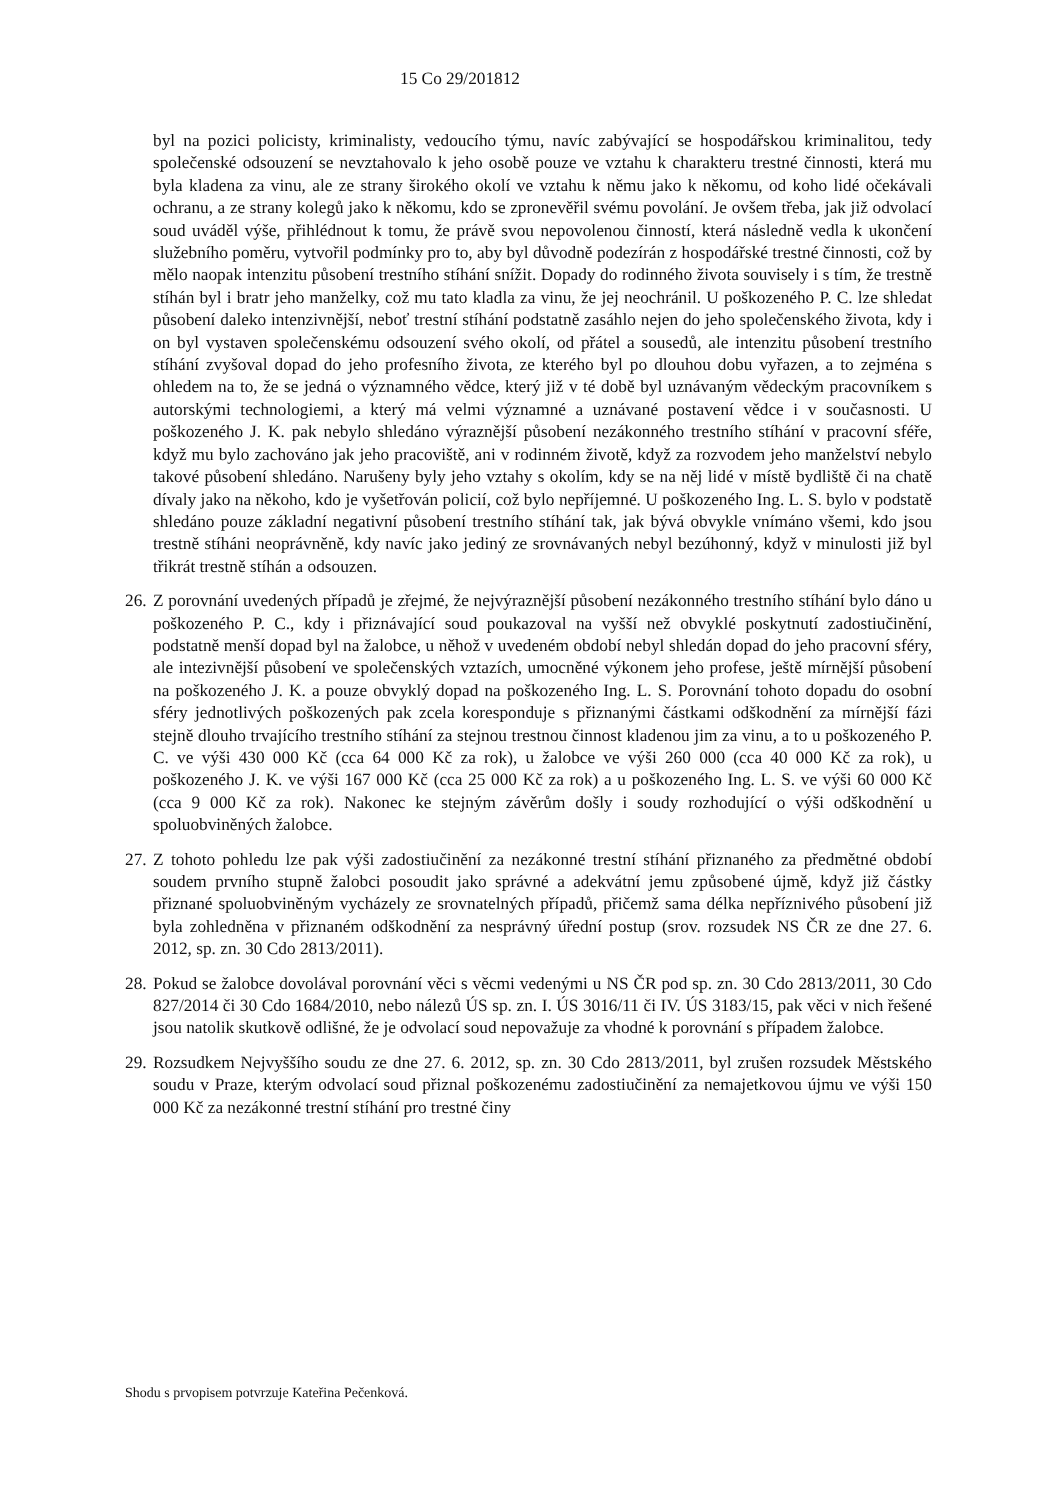15 Co 29/201812
byl na pozici policisty, kriminalisty, vedoucího týmu, navíc zabývající se hospodářskou kriminalitou, tedy společenské odsouzení se nevztahovalo k jeho osobě pouze ve vztahu k charakteru trestné činnosti, která mu byla kladena za vinu, ale ze strany širokého okolí ve vztahu k němu jako k někomu, od koho lidé očekávali ochranu, a ze strany kolegů jako k někomu, kdo se zpronevěřil svému povolání. Je ovšem třeba, jak již odvolací soud uváděl výše, přihlédnout k tomu, že právě svou nepovolenou činností, která následně vedla k ukončení služebního poměru, vytvořil podmínky pro to, aby byl důvodně podezírán z hospodářské trestné činnosti, což by mělo naopak intenzitu působení trestního stíhání snížit. Dopady do rodinného života souvisely i s tím, že trestně stíhán byl i bratr jeho manželky, což mu tato kladla za vinu, že jej neochránil. U poškozeného P. C. lze shledat působení daleko intenzivnější, neboť trestní stíhání podstatně zasáhlo nejen do jeho společenského života, kdy i on byl vystaven společenskému odsouzení svého okolí, od přátel a sousedů, ale intenzitu působení trestního stíhání zvyšoval dopad do jeho profesního života, ze kterého byl po dlouhou dobu vyřazen, a to zejména s ohledem na to, že se jedná o významného vědce, který již v té době byl uznávaným vědeckým pracovníkem s autorskými technologiemi, a který má velmi významné a uznávané postavení vědce i v současnosti. U poškozeného J. K. pak nebylo shledáno výraznější působení nezákonného trestního stíhání v pracovní sféře, když mu bylo zachováno jak jeho pracoviště, ani v rodinném životě, když za rozvodem jeho manželství nebylo takové působení shledáno. Narušeny byly jeho vztahy s okolím, kdy se na něj lidé v místě bydliště či na chatě dívaly jako na někoho, kdo je vyšetřován policií, což bylo nepříjemné. U poškozeného Ing. L. S. bylo v podstatě shledáno pouze základní negativní působení trestního stíhání tak, jak bývá obvykle vnímáno všemi, kdo jsou trestně stíháni neoprávněně, kdy navíc jako jediný ze srovnávaných nebyl bezúhonný, když v minulosti již byl třikrát trestně stíhán a odsouzen.
26. Z porovnání uvedených případů je zřejmé, že nejvýraznější působení nezákonného trestního stíhání bylo dáno u poškozeného P. C., kdy i přiznávající soud poukazoval na vyšší než obvyklé poskytnutí zadostiučinění, podstatně menší dopad byl na žalobce, u něhož v uvedeném období nebyl shledán dopad do jeho pracovní sféry, ale intezivnější působení ve společenských vztazích, umocněné výkonem jeho profese, ještě mírnější působení na poškozeného J. K. a pouze obvyklý dopad na poškozeného Ing. L. S. Porovnání tohoto dopadu do osobní sféry jednotlivých poškozených pak zcela koresponduje s přiznanými částkami odškodnění za mírnější fázi stejně dlouho trvajícího trestního stíhání za stejnou trestnou činnost kladenou jim za vinu, a to u poškozeného P. C. ve výši 430 000 Kč (cca 64 000 Kč za rok), u žalobce ve výši 260 000 (cca 40 000 Kč za rok), u poškozeného J. K. ve výši 167 000 Kč (cca 25 000 Kč za rok) a u poškozeného Ing. L. S. ve výši 60 000 Kč (cca 9 000 Kč za rok). Nakonec ke stejným závěrům došly i soudy rozhodující o výši odškodnění u spoluobviněných žalobce.
27. Z tohoto pohledu lze pak výši zadostiučinění za nezákonné trestní stíhání přiznaného za předmětné období soudem prvního stupně žalobci posoudit jako správné a adekvátní jemu způsobené újmě, když již částky přiznané spoluobviněným vycházely ze srovnatelných případů, přičemž sama délka nepříznivého působení již byla zohledněna v přiznaném odškodnění za nesprávný úřední postup (srov. rozsudek NS ČR ze dne 27. 6. 2012, sp. zn. 30 Cdo 2813/2011).
28. Pokud se žalobce dovolával porovnání věci s věcmi vedenými u NS ČR pod sp. zn. 30 Cdo 2813/2011, 30 Cdo 827/2014 či 30 Cdo 1684/2010, nebo nálezů ÚS sp. zn. I. ÚS 3016/11 či IV. ÚS 3183/15, pak věci v nich řešené jsou natolik skutkově odlišné, že je odvolací soud nepovažuje za vhodné k porovnání s případem žalobce.
29. Rozsudkem Nejvyššího soudu ze dne 27. 6. 2012, sp. zn. 30 Cdo 2813/2011, byl zrušen rozsudek Městského soudu v Praze, kterým odvolací soud přiznal poškozenému zadostiučinění za nemajetkovou újmu ve výši 150 000 Kč za nezákonné trestní stíhání pro trestné činy
Shodu s prvopisem potvrzuje Kateřina Pečenková.